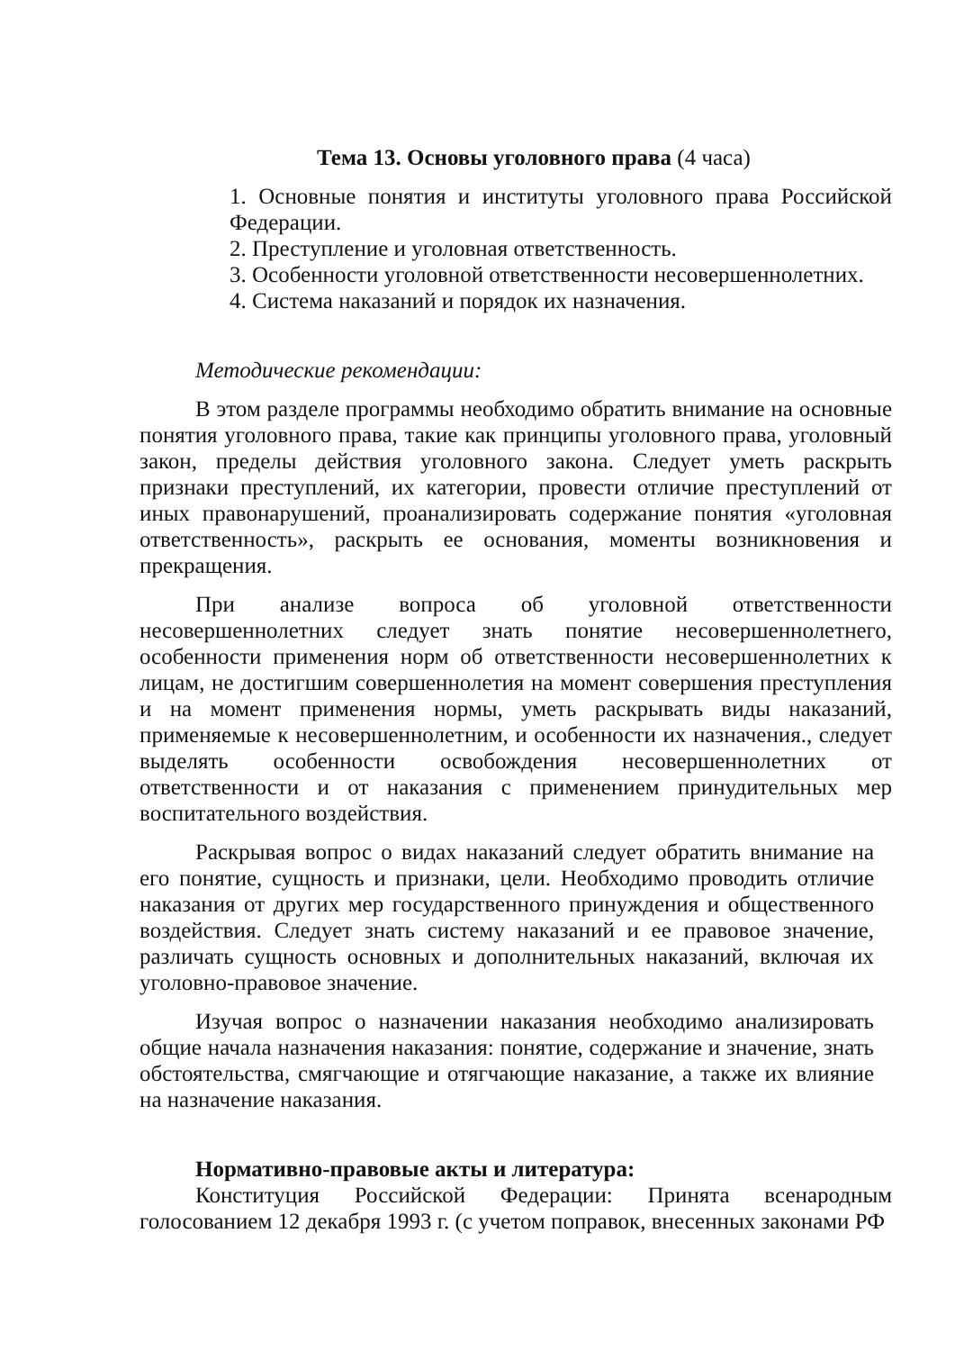Тема 13. Основы уголовного права (4 часа)
1. Основные понятия и институты уголовного права Российской Федерации.
2. Преступление и уголовная ответственность.
3. Особенности уголовной ответственности несовершеннолетних.
4. Система наказаний и порядок их назначения.
Методические рекомендации:
В этом разделе программы необходимо обратить внимание на основные понятия уголовного права, такие как принципы уголовного права, уголовный закон, пределы действия уголовного закона. Следует уметь раскрыть признаки преступлений, их категории, провести отличие преступлений от иных правонарушений, проанализировать содержание понятия «уголовная ответственность», раскрыть ее основания, моменты возникновения и прекращения.
При анализе вопроса об уголовной ответственности несовершеннолетних следует знать понятие несовершеннолетнего, особенности применения норм об ответственности несовершеннолетних к лицам, не достигшим совершеннолетия на момент совершения преступления и на момент применения нормы, уметь раскрывать виды наказаний, применяемые к несовершеннолетним, и особенности их назначения., следует выделять особенности освобождения несовершеннолетних от ответственности и от наказания с применением принудительных мер воспитательного воздействия.
Раскрывая вопрос о видах наказаний следует обратить внимание на его понятие, сущность и признаки, цели. Необходимо проводить отличие наказания от других мер государственного принуждения и общественного воздействия. Следует знать систему наказаний и ее правовое значение, различать сущность основных и дополнительных наказаний, включая их уголовно-правовое значение.
Изучая вопрос о назначении наказания необходимо анализировать общие начала назначения наказания: понятие, содержание и значение, знать обстоятельства, смягчающие и отягчающие наказание, а также их влияние на назначение наказания.
Нормативно-правовые акты и литература:
Конституция Российской Федерации: Принята всенародным голосованием 12 декабря 1993 г. (с учетом поправок, внесенных законами РФ